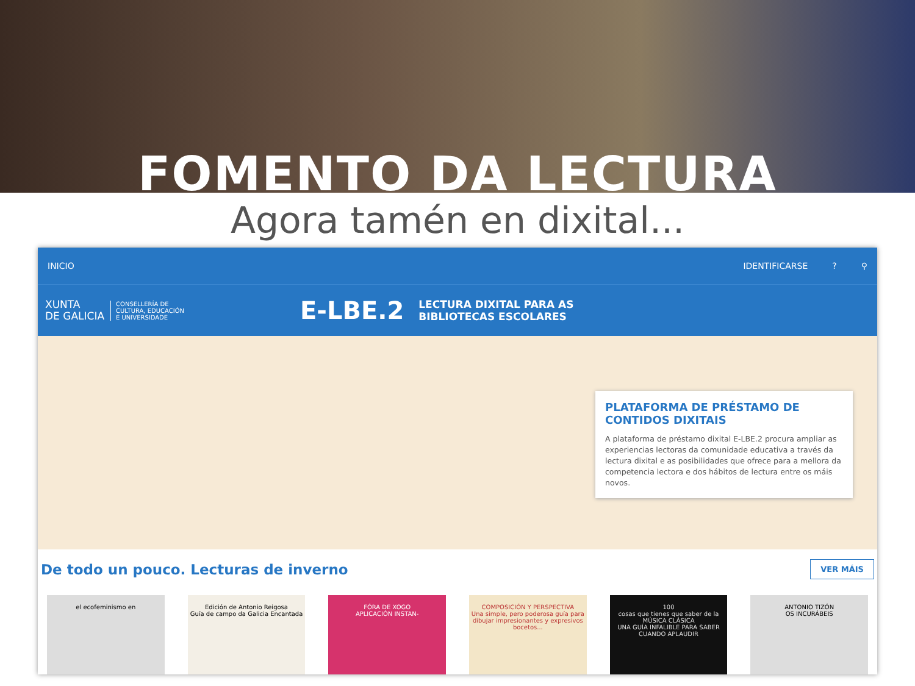FOMENTO DA LECTURA
Agora tamén en dixital...
INICIO IDENTIFICARSE? ⚲
XUNTA
DE GALICIA
CONSELLERÍA DE
CULTURA, EDUCACIÓN
E UNIVERSIDADE
E-LBE.2
LECTURA DIXITAL PARA AS
BIBLIOTECAS ESCOLARES
PLATAFORMA DE PRÉSTAMO DE CONTIDOS DIXITAIS
A plataforma de préstamo dixital E-LBE.2 procura ampliar as experiencias lectoras da comunidade educativa a través da lectura dixital e as posibilidades que ofrece para a mellora da competencia lectora e dos hábitos de lectura entre os máis novos.
De todo un pouco. Lecturas de inverno
VER MÁIS
el ecofeminismo en Edición de Antonio Reigosa
Guía de campo da Galicia Encantada
FÓRA DE XOGO
APLICACIÓN INSTAN-
COMPOSICIÓN Y PERSPECTIVA
Una simple, pero poderosa guía para dibujar impresionantes y expresivos bocetos...
100
cosas que tienes que saber de la MÚSICA CLÁSICA
UNA GUÍA INFALIBLE PARA SABER CUANDO APLAUDIR
ANTONIO TIZÓN
OS INCURÁBEIS